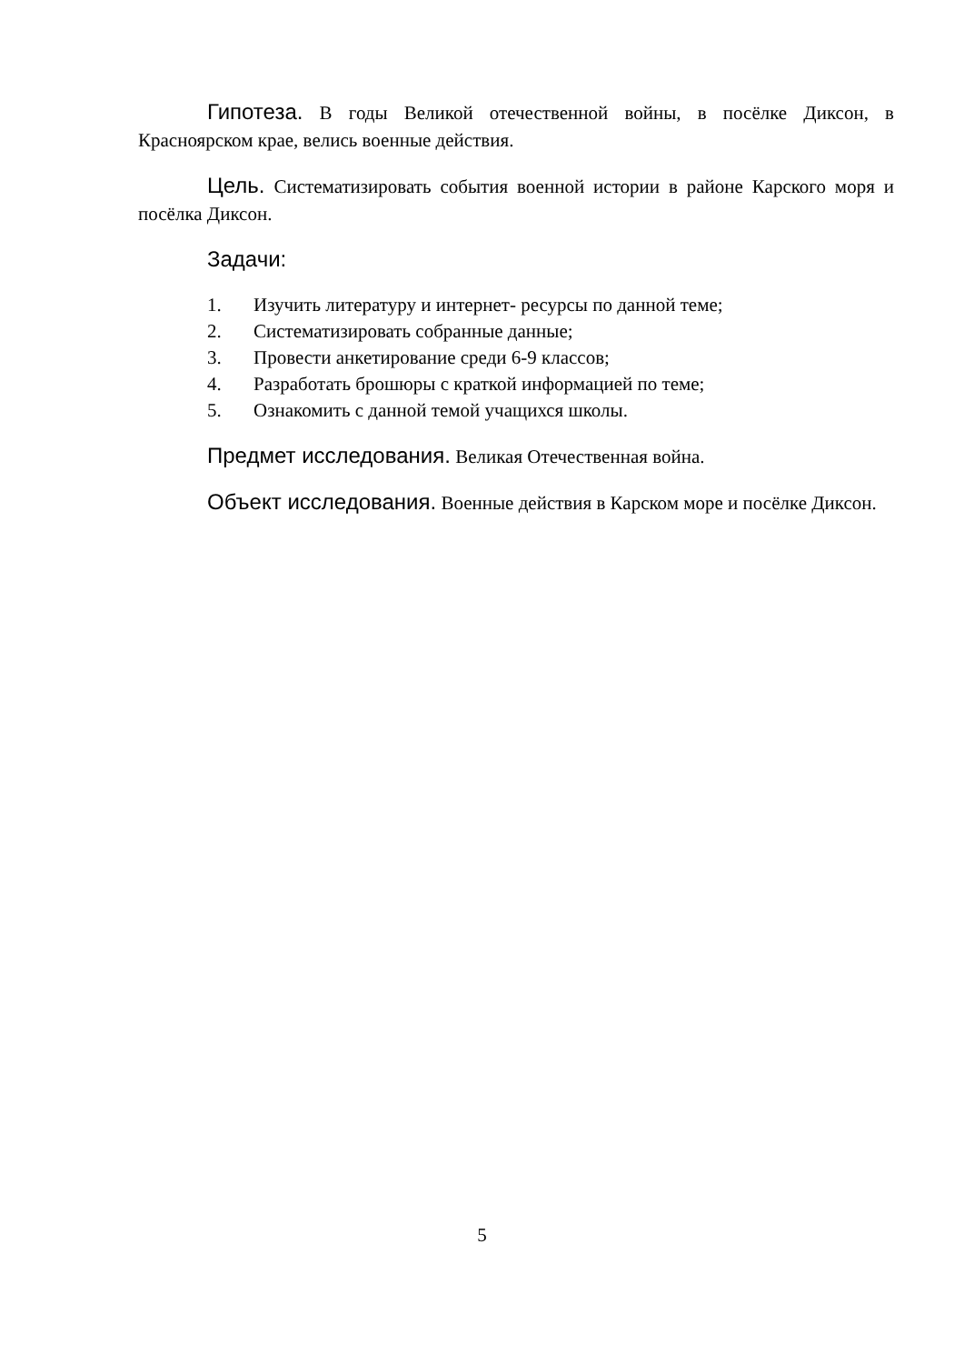Гипотеза. В годы Великой отечественной войны, в посёлке Диксон, в Красноярском крае, велись военные действия.
Цель. Систематизировать события военной истории в районе Карского моря и посёлка Диксон.
Задачи:
1. Изучить литературу и интернет- ресурсы по данной теме;
2. Систематизировать собранные данные;
3. Провести анкетирование среди 6-9 классов;
4. Разработать брошюры с краткой информацией по теме;
5. Ознакомить с данной темой учащихся школы.
Предмет исследования. Великая Отечественная война.
Объект исследования. Военные действия в Карском море и посёлке Диксон.
5